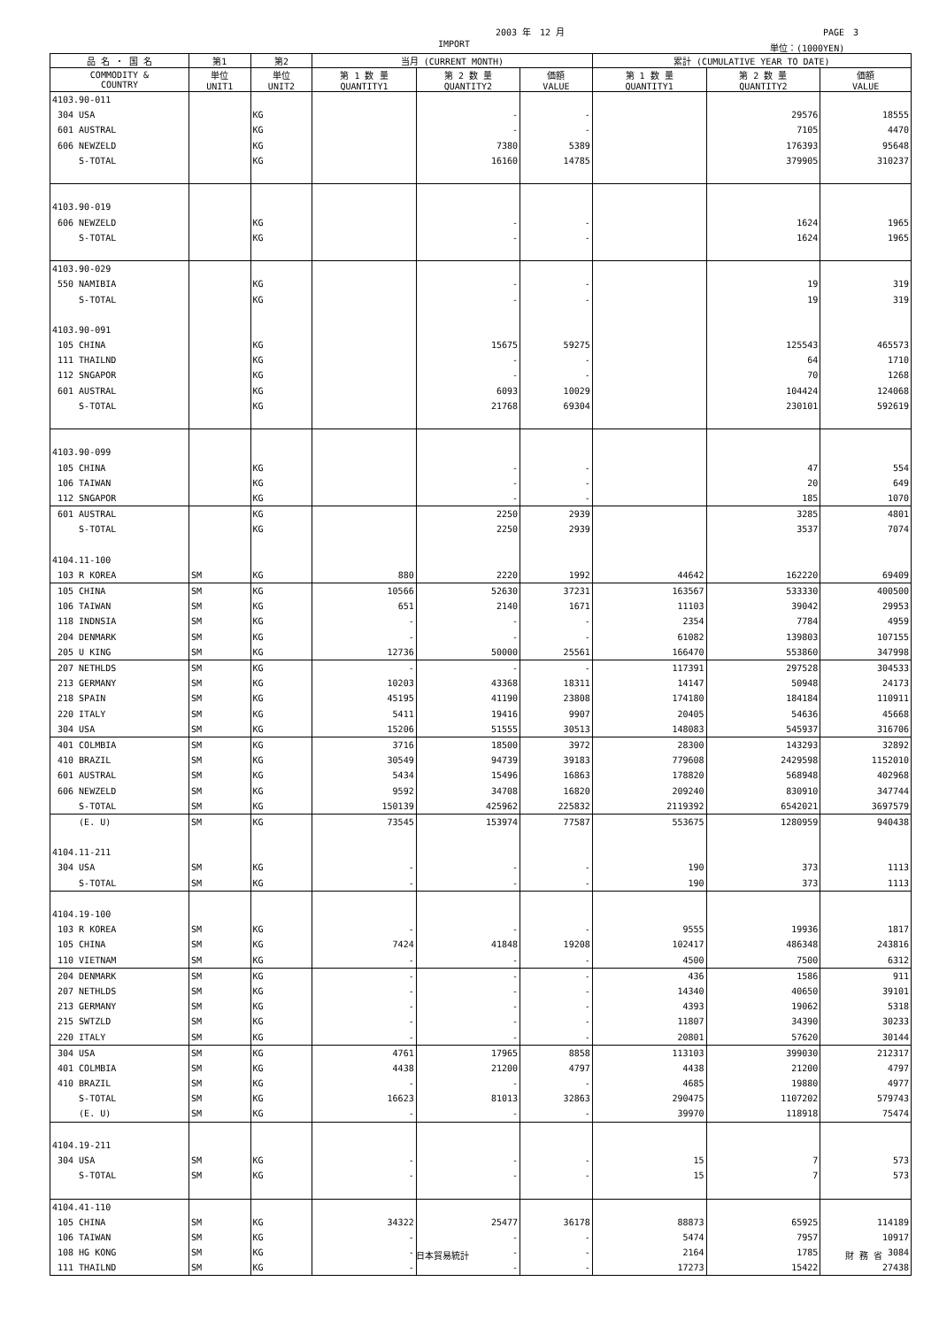2003 年　12 月 PAGE　3
IMPORT 単位：(1000YEN)
| 品 名 ・ 国 名 | 第1 | 第2 | 当月 (CURRENT MONTH) | | | 累計 (CUMULATIVE YEAR TO DATE) | | |
| --- | --- | --- | --- | --- | --- | --- | --- | --- |
| COMMODITY & COUNTRY | 単位 UNIT1 | 単位 UNIT2 | 第 1 数 量 QUANTITY1 | 第 2 数 量 QUANTITY2 | 価額 VALUE | 第 1 数 量 QUANTITY1 | 第 2 数 量 QUANTITY2 | 価額 VALUE |
| 4103.90-011 | | | | | | | | |
| 304 USA | | KG | | - | - | | 29576 | 18555 |
| 601 AUSTRAL | | KG | | - | - | | 7105 | 4470 |
| 606 NEWZELD | | KG | | 7380 | 5389 | | 176393 | 95648 |
| S-TOTAL | | KG | | 16160 | 14785 | | 379905 | 310237 |
| 4103.90-019 | | | | | | | | |
| 606 NEWZELD | | KG | | - | - | | 1624 | 1965 |
| S-TOTAL | | KG | | - | - | | 1624 | 1965 |
| 4103.90-029 | | | | | | | | |
| 550 NAMIBIA | | KG | | - | - | | 19 | 319 |
| S-TOTAL | | KG | | - | - | | 19 | 319 |
| 4103.90-091 | | | | | | | | |
| 105 CHINA | | KG | | 15675 | 59275 | | 125543 | 465573 |
| 111 THAILND | | KG | | - | - | | 64 | 1710 |
| 112 SNGAPOR | | KG | | - | - | | 70 | 1268 |
| 601 AUSTRAL | | KG | | 6093 | 10029 | | 104424 | 124068 |
| S-TOTAL | | KG | | 21768 | 69304 | | 230101 | 592619 |
| 4103.90-099 | | | | | | | | |
| 105 CHINA | | KG | | - | - | | 47 | 554 |
| 106 TAIWAN | | KG | | - | - | | 20 | 649 |
| 112 SNGAPOR | | KG | | - | - | | 185 | 1070 |
| 601 AUSTRAL | | KG | | 2250 | 2939 | | 3285 | 4801 |
| S-TOTAL | | KG | | 2250 | 2939 | | 3537 | 7074 |
| 4104.11-100 | | | | | | | | |
| 103 R KOREA | SM | KG | 880 | 2220 | 1992 | 44642 | 162220 | 69409 |
| 105 CHINA | SM | KG | 10566 | 52630 | 37231 | 163567 | 533330 | 400500 |
| 106 TAIWAN | SM | KG | 651 | 2140 | 1671 | 11103 | 39042 | 29953 |
| 118 INDNSIA | SM | KG | - | - | - | 2354 | 7784 | 4959 |
| 204 DENMARK | SM | KG | - | - | - | 61082 | 139803 | 107155 |
| 205 U KING | SM | KG | 12736 | 50000 | 25561 | 166470 | 553860 | 347998 |
| 207 NETHLDS | SM | KG | - | - | - | 117391 | 297528 | 304533 |
| 213 GERMANY | SM | KG | 10203 | 43368 | 18311 | 14147 | 50948 | 24173 |
| 218 SPAIN | SM | KG | 45195 | 41190 | 23808 | 174180 | 184184 | 110911 |
| 220 ITALY | SM | KG | 5411 | 19416 | 9907 | 20405 | 54636 | 45668 |
| 304 USA | SM | KG | 15206 | 51555 | 30513 | 148083 | 545937 | 316706 |
| 401 COLMBIA | SM | KG | 3716 | 18500 | 3972 | 28300 | 143293 | 32892 |
| 410 BRAZIL | SM | KG | 30549 | 94739 | 39183 | 779608 | 2429598 | 1152010 |
| 601 AUSTRAL | SM | KG | 5434 | 15496 | 16863 | 178820 | 568948 | 402968 |
| 606 NEWZELD | SM | KG | 9592 | 34708 | 16820 | 209240 | 830910 | 347744 |
| S-TOTAL | SM | KG | 150139 | 425962 | 225832 | 2119392 | 6542021 | 3697579 |
| (E. U) | SM | KG | 73545 | 153974 | 77587 | 553675 | 1280959 | 940438 |
| 4104.11-211 | | | | | | | | |
| 304 USA | SM | KG | - | - | - | 190 | 373 | 1113 |
| S-TOTAL | SM | KG | - | - | - | 190 | 373 | 1113 |
| 4104.19-100 | | | | | | | | |
| 103 R KOREA | SM | KG | - | - | - | 9555 | 19936 | 1817 |
| 105 CHINA | SM | KG | 7424 | 41848 | 19208 | 102417 | 486348 | 243816 |
| 110 VIETNAM | SM | KG | - | - | - | 4500 | 7500 | 6312 |
| 204 DENMARK | SM | KG | - | - | - | 436 | 1586 | 911 |
| 207 NETHLDS | SM | KG | - | - | - | 14340 | 40650 | 39101 |
| 213 GERMANY | SM | KG | - | - | - | 4393 | 19062 | 5318 |
| 215 SWTZLD | SM | KG | - | - | - | 11807 | 34390 | 30233 |
| 220 ITALY | SM | KG | - | - | - | 20801 | 57620 | 30144 |
| 304 USA | SM | KG | 4761 | 17965 | 8858 | 113103 | 399030 | 212317 |
| 401 COLMBIA | SM | KG | 4438 | 21200 | 4797 | 4438 | 21200 | 4797 |
| 410 BRAZIL | SM | KG | - | - | - | 4685 | 19880 | 4977 |
| S-TOTAL | SM | KG | 16623 | 81013 | 32863 | 290475 | 1107202 | 579743 |
| (E. U) | SM | KG | - | - | - | 39970 | 118918 | 75474 |
| 4104.19-211 | | | | | | | | |
| 304 USA | SM | KG | - | - | - | 15 | 7 | 573 |
| S-TOTAL | SM | KG | - | - | - | 15 | 7 | 573 |
| 4104.41-110 | | | | | | | | |
| 105 CHINA | SM | KG | 34322 | 25477 | 36178 | 88873 | 65925 | 114189 |
| 106 TAIWAN | SM | KG | - | - | - | 5474 | 7957 | 10917 |
| 108 HG KONG | SM | KG | - | - | - | 2164 | 1785 | 3084 |
| 111 THAILND | SM | KG | - | - | - | 17273 | 15422 | 27438 |
日本貿易統計 財 務 省